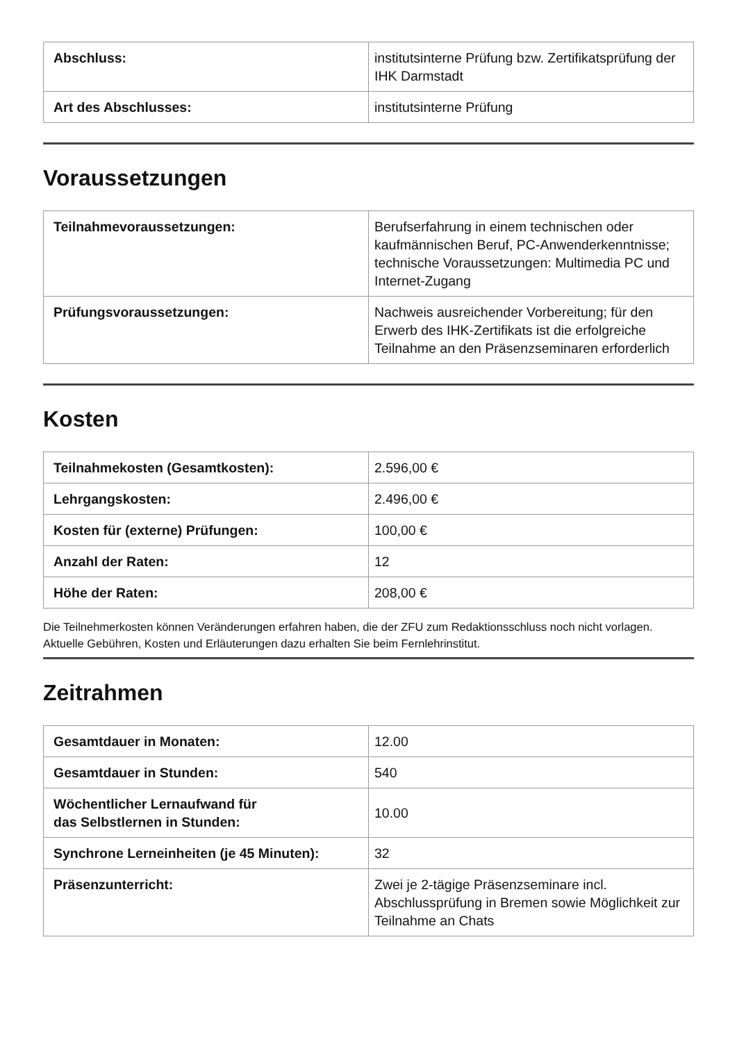| Abschluss: | institutsinterne Prüfung bzw. Zertifikatsprüfung der IHK Darmstadt |
| Art des Abschlusses: | institutsinterne Prüfung |
Voraussetzungen
| Teilnahmevoraussetzungen: | Berufserfahrung in einem technischen oder kaufmännischen Beruf, PC-Anwenderkenntnisse; technische Voraussetzungen: Multimedia PC und Internet-Zugang |
| Prüfungsvoraussetzungen: | Nachweis ausreichender Vorbereitung; für den Erwerb des IHK-Zertifikats ist die erfolgreiche Teilnahme an den Präsenzseminaren erforderlich |
Kosten
| Teilnahmekosten (Gesamtkosten): | 2.596,00 € |
| Lehrgangskosten: | 2.496,00 € |
| Kosten für (externe) Prüfungen: | 100,00 € |
| Anzahl der Raten: | 12 |
| Höhe der Raten: | 208,00 € |
Die Teilnehmerkosten können Veränderungen erfahren haben, die der ZFU zum Redaktionsschluss noch nicht vorlagen. Aktuelle Gebühren, Kosten und Erläuterungen dazu erhalten Sie beim Fernlehrinstitut.
Zeitrahmen
| Gesamtdauer in Monaten: | 12.00 |
| Gesamtdauer in Stunden: | 540 |
| Wöchentlicher Lernaufwand für das Selbstlernen in Stunden: | 10.00 |
| Synchrone Lerneinheiten (je 45 Minuten): | 32 |
| Präsenzunterricht: | Zwei je 2-tägige Präsenzseminare incl. Abschlussprüfung in Bremen sowie Möglichkeit zur Teilnahme an Chats |